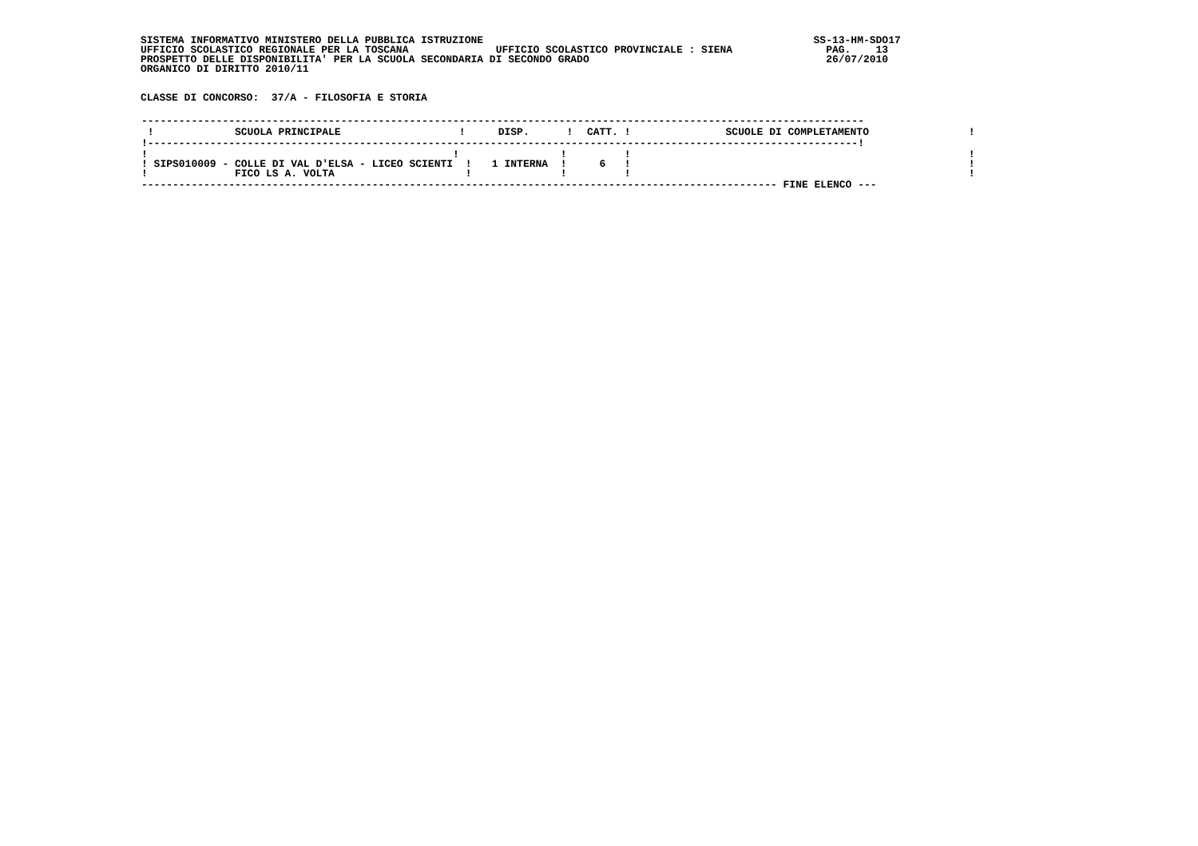SISTEMA INFORMATIVO MINISTERO DELLA PUBBLICA ISTRUZIONE                                                     SS-13-HM-SDO17
UFFICIO SCOLASTICO REGIONALE PER LA TOSCANA              UFFICIO SCOLASTICO PROVINCIALE : SIENA               PAG.    13
PROSPETTO DELLE DISPONIBILITA' PER LA SCUOLA SECONDARIA DI SECONDO GRADO                                      26/07/2010
ORGANICO DI DIRITTO 2010/11


CLASSE DI CONCORSO:  37/A - FILOSOFIA E STORIA
| -------------------------------------------------------------------------------------------------------------------- | | | |
| ! SCUOLA PRINCIPALE ! | DISP. ! | CATT. ! | SCUOLE DI COMPLETAMENTO ! |
| !------------------------------------------------------------------------------------------------------------------! | | | |
| ! ! ! SIPS010009 - COLLE DI VAL D'ELSA - LICEO SCIENTI ! ! FICO LS A. VOLTA ! | ! 1 INTERNA ! ! | ! 6 ! ! | ! ! ! |
| ------------------------------------------------------------------------------------------------------ FINE ELENCO --- | | | |